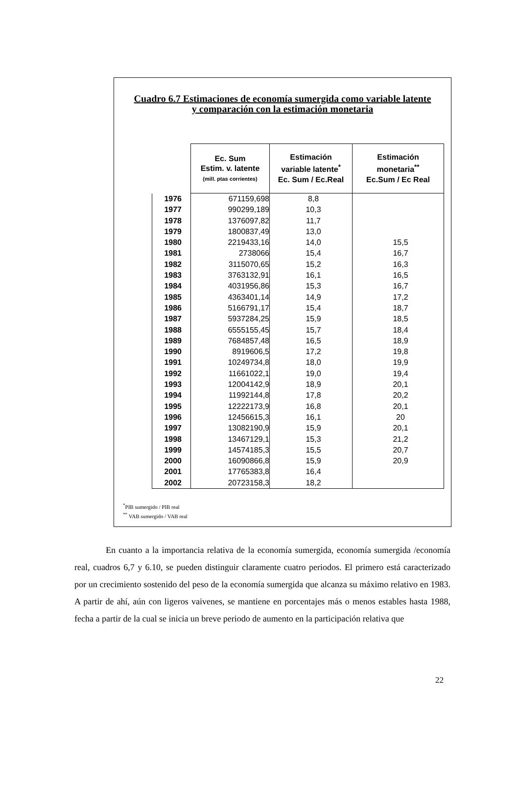Cuadro 6.7 Estimaciones de economía sumergida como variable latente
y comparación con la estimación monetaria
| | Ec. Sum Estim. v. latente (mill. ptas corrientes) | Estimación variable latente<sup>*</sup> Ec. Sum / Ec.Real | Estimación monetaria<sup>**</sup> Ec.Sum / Ec Real |
| --- | --- | --- | --- |
| 1976 | 671159,698 | 8,8 | |
| 1977 | 990299,189 | 10,3 | |
| 1978 | 1376097,82 | 11,7 | |
| 1979 | 1800837,49 | 13,0 | |
| 1980 | 2219433,16 | 14,0 | 15,5 |
| 1981 | 2738066 | 15,4 | 16,7 |
| 1982 | 3115070,65 | 15,2 | 16,3 |
| 1983 | 3763132,91 | 16,1 | 16,5 |
| 1984 | 4031956,86 | 15,3 | 16,7 |
| 1985 | 4363401,14 | 14,9 | 17,2 |
| 1986 | 5166791,17 | 15,4 | 18,7 |
| 1987 | 5937284,25 | 15,9 | 18,5 |
| 1988 | 6555155,45 | 15,7 | 18,4 |
| 1989 | 7684857,48 | 16,5 | 18,9 |
| 1990 | 8919606,5 | 17,2 | 19,8 |
| 1991 | 10249734,8 | 18,0 | 19,9 |
| 1992 | 11661022,1 | 19,0 | 19,4 |
| 1993 | 12004142,9 | 18,9 | 20,1 |
| 1994 | 11992144,8 | 17,8 | 20,2 |
| 1995 | 12222173,9 | 16,8 | 20,1 |
| 1996 | 12456615,3 | 16,1 | 20 |
| 1997 | 13082190,9 | 15,9 | 20,1 |
| 1998 | 13467129,1 | 15,3 | 21,2 |
| 1999 | 14574185,3 | 15,5 | 20,7 |
| 2000 | 16090866,8 | 15,9 | 20,9 |
| 2001 | 17765383,8 | 16,4 | |
| 2002 | 20723158,3 | 18,2 | |
<sup>*</sup> PIB sumergido / PIB real
<sup>**</sup> VAB sumergido / VAB real
En cuanto a la importancia relativa de la economía sumergida, economía sumergida /economía real, cuadros 6,7 y 6.10, se pueden distinguir claramente cuatro periodos. El primero está caracterizado por un crecimiento sostenido del peso de la economía sumergida que alcanza su máximo relativo en 1983. A partir de ahí, aún con ligeros vaivenes, se mantiene en porcentajes más o menos estables hasta 1988, fecha a partir de la cual se inicia un breve periodo de aumento en la participación relativa que
22